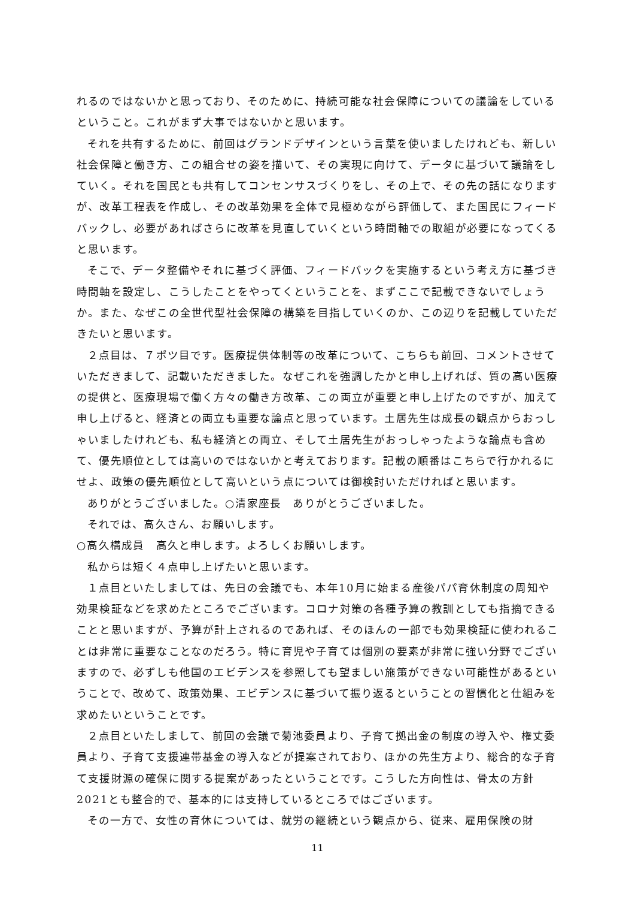れるのではないかと思っており、そのために、持続可能な社会保障についての議論をしているということ。これがまず大事ではないかと思います。
それを共有するために、前回はグランドデザインという言葉を使いましたけれども、新しい社会保障と働き方、この組合せの姿を描いて、その実現に向けて、データに基づいて議論をしていく。それを国民とも共有してコンセンサスづくりをし、その上で、その先の話になりますが、改革工程表を作成し、その改革効果を全体で見極めながら評価して、また国民にフィードバックし、必要があればさらに改革を見直していくという時間軸での取組が必要になってくると思います。
そこで、データ整備やそれに基づく評価、フィードバックを実施するという考え方に基づき時間軸を設定し、こうしたことをやってくということを、まずここで記載できないでしょうか。また、なぜこの全世代型社会保障の構築を目指していくのか、この辺りを記載していただきたいと思います。
２点目は、７ポツ目です。医療提供体制等の改革について、こちらも前回、コメントさせていただきまして、記載いただきました。なぜこれを強調したかと申し上げれば、質の高い医療の提供と、医療現場で働く方々の働き方改革、この両立が重要と申し上げたのですが、加えて申し上げると、経済との両立も重要な論点と思っています。土居先生は成長の観点からおっしゃいましたけれども、私も経済との両立、そして土居先生がおっしゃったような論点も含めて、優先順位としては高いのではないかと考えております。記載の順番はこちらで行かれるにせよ、政策の優先順位として高いという点については御検討いただければと思います。
ありがとうございました。○清家座長　ありがとうございました。
それでは、高久さん、お願いします。
○高久構成員　高久と申します。よろしくお願いします。
私からは短く４点申し上げたいと思います。
１点目といたしましては、先日の会議でも、本年10月に始まる産後パパ育休制度の周知や効果検証などを求めたところでございます。コロナ対策の各種予算の教訓としても指摘できることと思いますが、予算が計上されるのであれば、そのほんの一部でも効果検証に使われることは非常に重要なことなのだろう。特に育児や子育ては個別の要素が非常に強い分野でございますので、必ずしも他国のエビデンスを参照しても望ましい施策ができない可能性があるということで、改めて、政策効果、エビデンスに基づいて振り返るということの習慣化と仕組みを求めたいということです。
２点目といたしまして、前回の会議で菊池委員より、子育て拠出金の制度の導入や、権丈委員より、子育て支援連帯基金の導入などが提案されており、ほかの先生方より、総合的な子育て支援財源の確保に関する提案があったということです。こうした方向性は、骨太の方針2021とも整合的で、基本的には支持しているところではございます。
その一方で、女性の育休については、就労の継続という観点から、従来、雇用保険の財
11